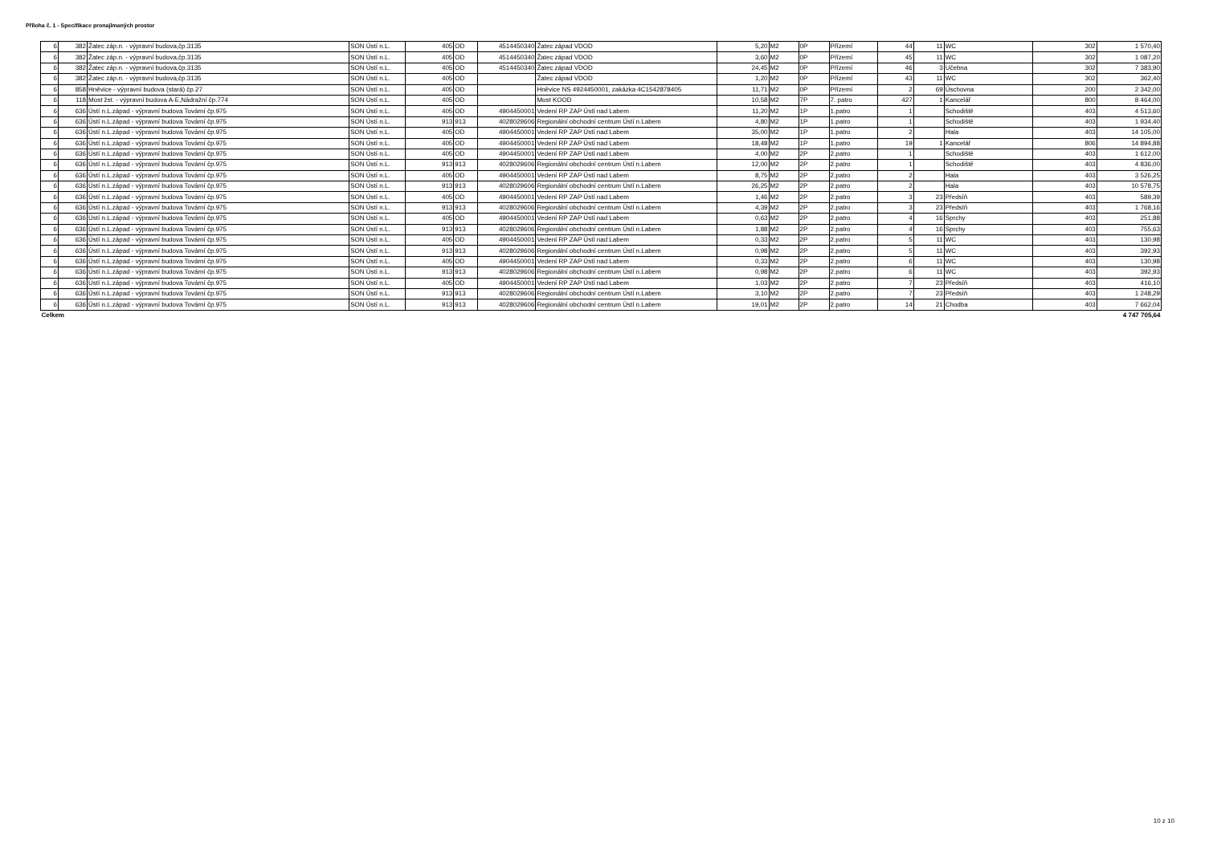Příloha č. 1 - Specifikace pronajímaných prostor
| 6 | 382 | Žatec záp.n. - výpravní budova,čp.3135 | SON Ústí n.L. | 405 | OD | 4514450340 | Žatec západ VDOD | 5,20 | M2 | 0P | Přízemí | 44 | 11 | WC | 302 | 1 570,40 |
| 6 | 382 | Žatec záp.n. - výpravní budova,čp.3135 | SON Ústí n.L. | 405 | OD | 4514450340 | Žatec západ VDOD | 3,60 | M2 | 0P | Přízemí | 45 | 11 | WC | 302 | 1 087,20 |
| 6 | 382 | Žatec záp.n. - výpravní budova,čp.3135 | SON Ústí n.L. | 405 | OD | 4514450340 | Žatec západ VDOD | 24,45 | M2 | 0P | Přízemí | 46 | 3 | Učebna | 302 | 7 383,90 |
| 6 | 382 | Žatec záp.n. - výpravní budova,čp.3135 | SON Ústí n.L. | 405 | OD | | Žatec západ VDOD | 1,20 | M2 | 0P | Přízemí | 43 | 11 | WC | 302 | 362,40 |
| 6 | 858 | Hněvice - výpravní budova (stará) čp.27 | SON Ústí n.L. | 405 | OD | | Hněvice NS 4924450001, zakázka 4C1542878405 | 11,71 | M2 | 0P | Přízemí | 2 | 69 | Úschovna | 200 | 2 342,00 |
| 6 | 118 | Most žst. - výpravní budova A-E,Nádražní čp.774 | SON Ústí n.L. | 405 | OD | | Most KOOD | 10,58 | M2 | 7P | 7. patro | 427 | 1 | Kancelář | 800 | 8 464,00 |
| 6 | 636 | Ústí n.L.západ - výpravní budova Tovární čp.975 | SON Ústí n.L. | 405 | OD | 4904450001 | Vedení RP ZAP Ústí nad Labem | 11,20 | M2 | 1P | 1.patro | 1 | | Schodiště | 403 | 4 513,60 |
| 6 | 636 | Ústí n.L.západ - výpravní budova Tovární čp.975 | SON Ústí n.L. | 913 | 913 | 4028029606 | Regionální obchodní centrum Ústí n.Labem | 4,80 | M2 | 1P | 1.patro | 1 | | Schodiště | 403 | 1 934,40 |
| 6 | 636 | Ústí n.L.západ - výpravní budova Tovární čp.975 | SON Ústí n.L. | 405 | OD | 4904450001 | Vedení RP ZAP Ústí nad Labem | 35,00 | M2 | 1P | 1.patro | 2 | | Hala | 403 | 14 105,00 |
| 6 | 636 | Ústí n.L.západ - výpravní budova Tovární čp.975 | SON Ústí n.L. | 405 | OD | 4904450001 | Vedení RP ZAP Ústí nad Labem | 18,48 | M2 | 1P | 1.patro | 19 | 1 | Kancelář | 806 | 14 894,88 |
| 6 | 636 | Ústí n.L.západ - výpravní budova Tovární čp.975 | SON Ústí n.L. | 405 | OD | 4904450001 | Vedení RP ZAP Ústí nad Labem | 4,00 | M2 | 2P | 2.patro | 1 | | Schodiště | 403 | 1 612,00 |
| 6 | 636 | Ústí n.L.západ - výpravní budova Tovární čp.975 | SON Ústí n.L. | 913 | 913 | 4028029606 | Regionální obchodní centrum Ústí n.Labem | 12,00 | M2 | 2P | 2.patro | 1 | | Schodiště | 403 | 4 836,00 |
| 6 | 636 | Ústí n.L.západ - výpravní budova Tovární čp.975 | SON Ústí n.L. | 405 | OD | 4904450001 | Vedení RP ZAP Ústí nad Labem | 8,75 | M2 | 2P | 2.patro | 2 | | Hala | 403 | 3 526,25 |
| 6 | 636 | Ústí n.L.západ - výpravní budova Tovární čp.975 | SON Ústí n.L. | 913 | 913 | 4028029606 | Regionální obchodní centrum Ústí n.Labem | 26,25 | M2 | 2P | 2.patro | 2 | | Hala | 403 | 10 578,75 |
| 6 | 636 | Ústí n.L.západ - výpravní budova Tovární čp.975 | SON Ústí n.L. | 405 | OD | 4904450001 | Vedení RP ZAP Ústí nad Labem | 1,46 | M2 | 2P | 2.patro | 3 | 23 | Předsíň | 403 | 589,39 |
| 6 | 636 | Ústí n.L.západ - výpravní budova Tovární čp.975 | SON Ústí n.L. | 913 | 913 | 4028029606 | Regionální obchodní centrum Ústí n.Labem | 4,39 | M2 | 2P | 2.patro | 3 | 23 | Předsíň | 403 | 1 768,16 |
| 6 | 636 | Ústí n.L.západ - výpravní budova Tovární čp.975 | SON Ústí n.L. | 405 | OD | 4904450001 | Vedení RP ZAP Ústí nad Labem | 0,63 | M2 | 2P | 2.patro | 4 | 16 | Sprchy | 403 | 251,88 |
| 6 | 636 | Ústí n.L.západ - výpravní budova Tovární čp.975 | SON Ústí n.L. | 913 | 913 | 4028029606 | Regionální obchodní centrum Ústí n.Labem | 1,88 | M2 | 2P | 2.patro | 4 | 16 | Sprchy | 403 | 755,63 |
| 6 | 636 | Ústí n.L.západ - výpravní budova Tovární čp.975 | SON Ústí n.L. | 405 | OD | 4904450001 | Vedení RP ZAP Ústí nad Labem | 0,33 | M2 | 2P | 2.patro | 5 | 11 | WC | 403 | 130,98 |
| 6 | 636 | Ústí n.L.západ - výpravní budova Tovární čp.975 | SON Ústí n.L. | 913 | 913 | 4028029606 | Regionální obchodní centrum Ústí n.Labem | 0,98 | M2 | 2P | 2.patro | 5 | 11 | WC | 403 | 392,93 |
| 6 | 636 | Ústí n.L.západ - výpravní budova Tovární čp.975 | SON Ústí n.L. | 405 | OD | 4904450001 | Vedení RP ZAP Ústí nad Labem | 0,33 | M2 | 2P | 2.patro | 6 | 11 | WC | 403 | 130,98 |
| 6 | 636 | Ústí n.L.západ - výpravní budova Tovární čp.975 | SON Ústí n.L. | 913 | 913 | 4028029606 | Regionální obchodní centrum Ústí n.Labem | 0,98 | M2 | 2P | 2.patro | 6 | 11 | WC | 403 | 392,93 |
| 6 | 636 | Ústí n.L.západ - výpravní budova Tovární čp.975 | SON Ústí n.L. | 405 | OD | 4904450001 | Vedení RP ZAP Ústí nad Labem | 1,03 | M2 | 2P | 2.patro | 7 | 23 | Předsíň | 403 | 416,10 |
| 6 | 636 | Ústí n.L.západ - výpravní budova Tovární čp.975 | SON Ústí n.L. | 913 | 913 | 4028029606 | Regionální obchodní centrum Ústí n.Labem | 3,10 | M2 | 2P | 2.patro | 7 | 23 | Předsíň | 403 | 1 248,29 |
| 6 | 636 | Ústí n.L.západ - výpravní budova Tovární čp.975 | SON Ústí n.L. | 913 | 913 | 4028029606 | Regionální obchodní centrum Ústí n.Labem | 19,01 | M2 | 2P | 2.patro | 14 | 21 | Chodba | 403 | 7 662,04 |
| Celkem | | | | | | | | | | | | | | | | 4 747 705,64 |
10 z 10